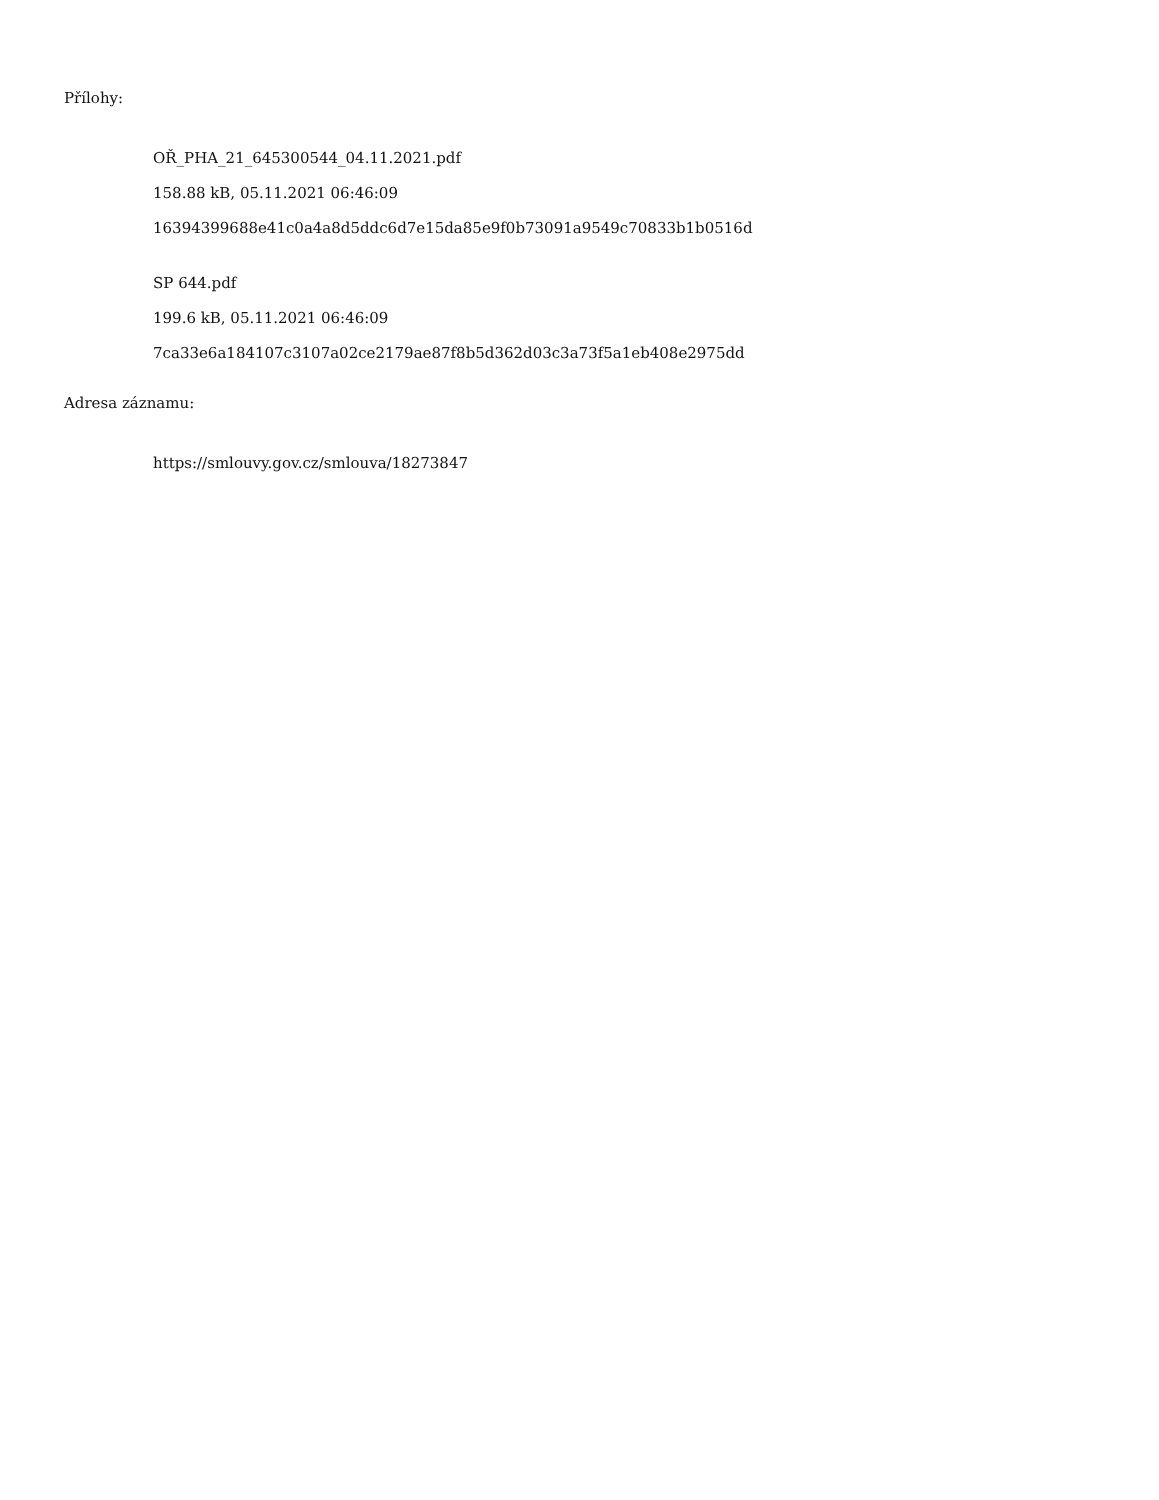Přílohy:
OŘ_PHA_21_645300544_04.11.2021.pdf
158.88 kB, 05.11.2021 06:46:09
16394399688e41c0a4a8d5ddc6d7e15da85e9f0b73091a9549c70833b1b0516d
SP 644.pdf
199.6 kB, 05.11.2021 06:46:09
7ca33e6a184107c3107a02ce2179ae87f8b5d362d03c3a73f5a1eb408e2975dd
Adresa záznamu:
https://smlouvy.gov.cz/smlouva/18273847